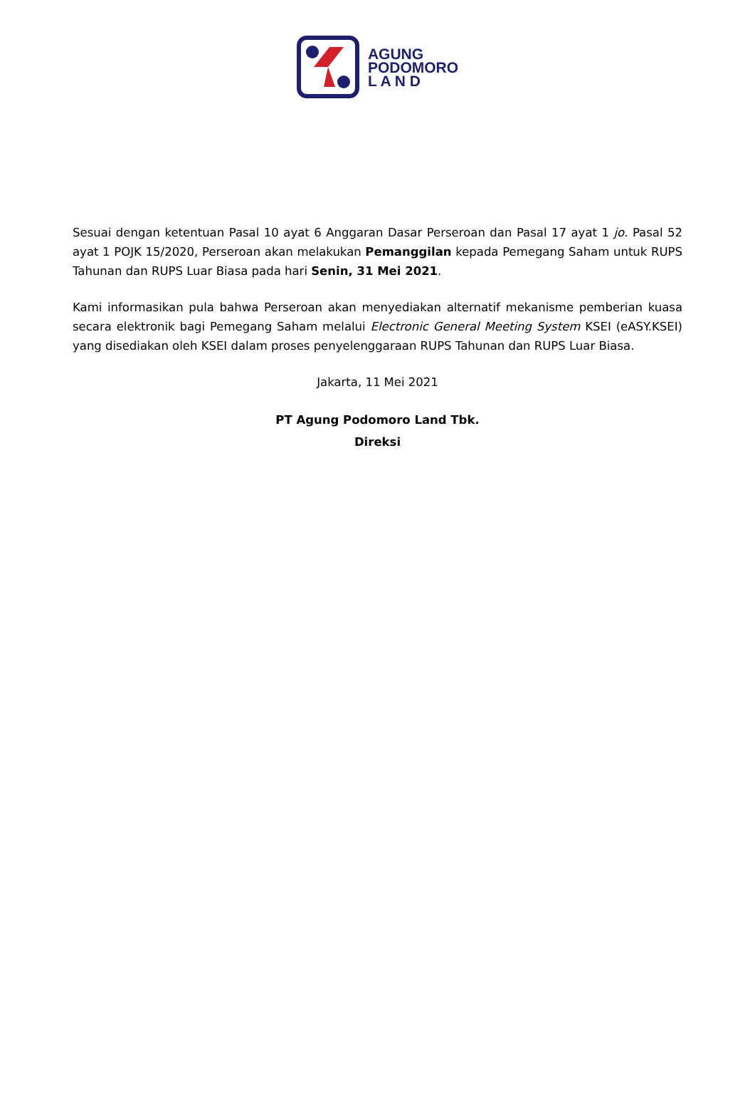AGUNG
PODOMORO
L A N D
Sesuai dengan ketentuan Pasal 10 ayat 6 Anggaran Dasar Perseroan dan Pasal 17 ayat 1 jo. Pasal 52 ayat 1 POJK 15/2020, Perseroan akan melakukan Pemanggilan kepada Pemegang Saham untuk RUPS Tahunan dan RUPS Luar Biasa pada hari Senin, 31 Mei 2021.
Kami informasikan pula bahwa Perseroan akan menyediakan alternatif mekanisme pemberian kuasa secara elektronik bagi Pemegang Saham melalui Electronic General Meeting System KSEI (eASY.KSEI) yang disediakan oleh KSEI dalam proses penyelenggaraan RUPS Tahunan dan RUPS Luar Biasa.
Jakarta, 11 Mei 2021
PT Agung Podomoro Land Tbk.
Direksi